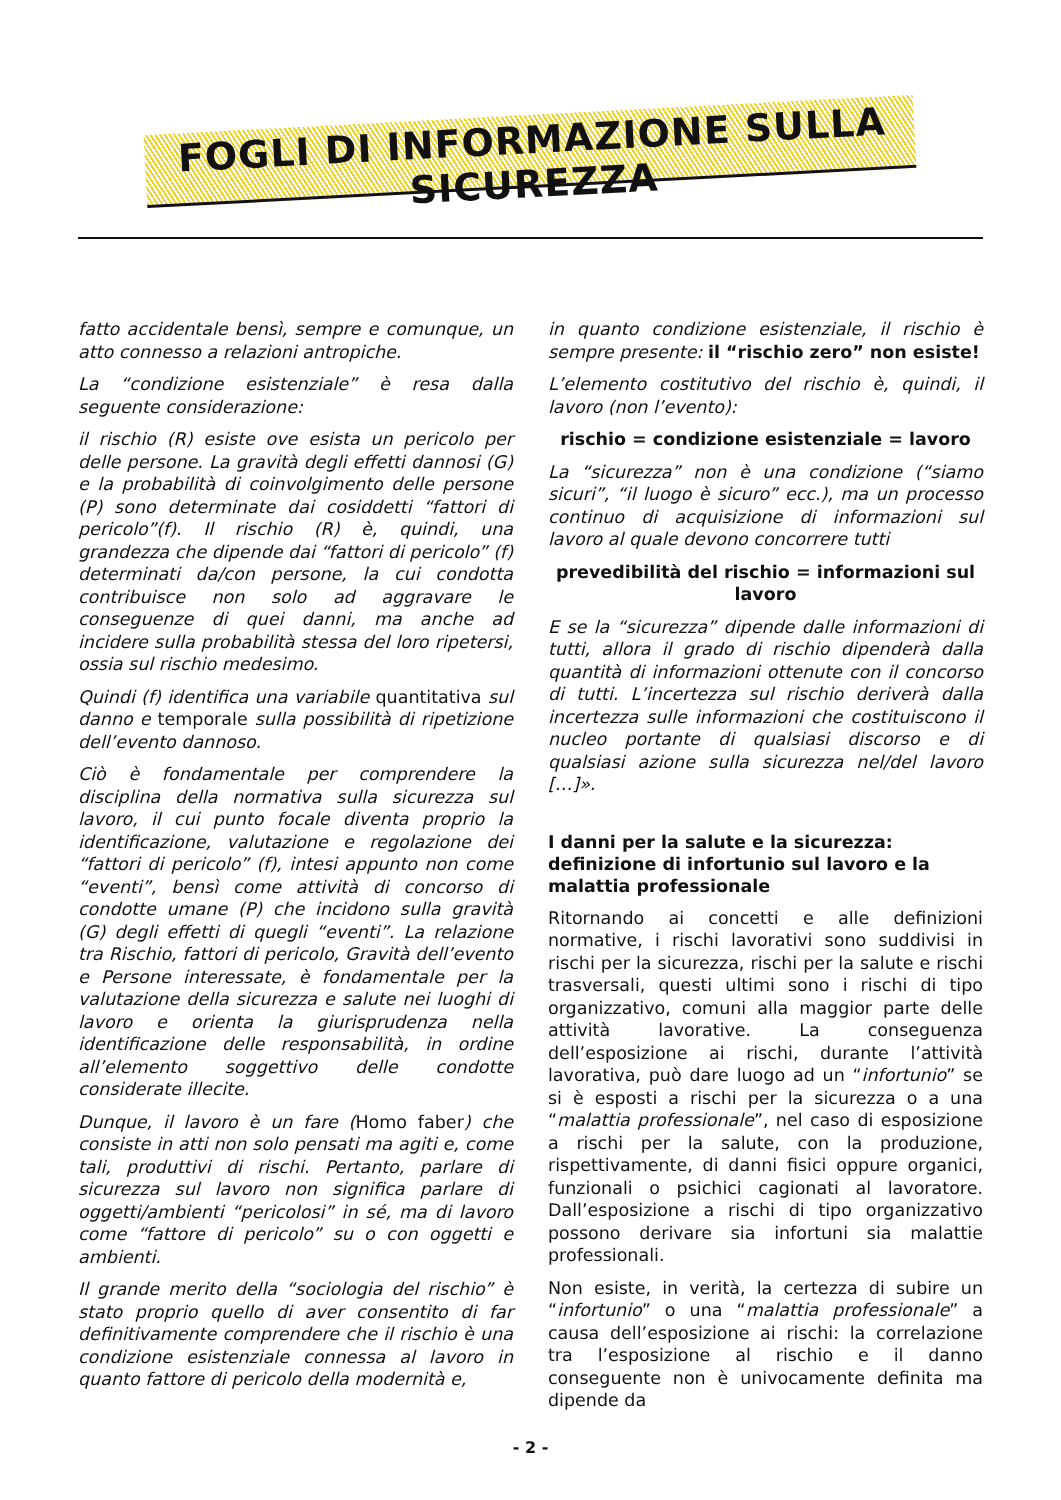FOGLI DI INFORMAZIONE SULLA SICUREZZA
fatto accidentale bensì, sempre e comunque, un atto connesso a relazioni antropiche.
La “condizione esistenziale” è resa dalla seguente considerazione:
il rischio (R) esiste ove esista un pericolo per delle persone. La gravità degli effetti dannosi (G) e la probabilità di coinvolgimento delle persone (P) sono determinate dai cosiddetti “fattori di pericolo”(f). Il rischio (R) è, quindi, una grandezza che dipende dai “fattori di pericolo” (f) determinati da/con persone, la cui condotta contribuisce non solo ad aggravare le conseguenze di quei danni, ma anche ad incidere sulla probabilità stessa del loro ripetersi, ossia sul rischio medesimo.
Quindi (f) identifica una variabile quantitativa sul danno e temporale sulla possibilità di ripetizione dell’evento dannoso.
Ciò è fondamentale per comprendere la disciplina della normativa sulla sicurezza sul lavoro, il cui punto focale diventa proprio la identificazione, valutazione e regolazione dei “fattori di pericolo” (f), intesi appunto non come “eventi”, bensì come attività di concorso di condotte umane (P) che incidono sulla gravità (G) degli effetti di quegli “eventi”. La relazione tra Rischio, fattori di pericolo, Gravità dell’evento e Persone interessate, è fondamentale per la valutazione della sicurezza e salute nei luoghi di lavoro e orienta la giurisprudenza nella identificazione delle responsabilità, in ordine all’elemento soggettivo delle condotte considerate illecite.
Dunque, il lavoro è un fare (Homo faber) che consiste in atti non solo pensati ma agiti e, come tali, produttivi di rischi. Pertanto, parlare di sicurezza sul lavoro non significa parlare di oggetti/ambienti “pericolosi” in sé, ma di lavoro come “fattore di pericolo” su o con oggetti e ambienti.
Il grande merito della “sociologia del rischio” è stato proprio quello di aver consentito di far definitivamente comprendere che il rischio è una condizione esistenziale connessa al lavoro in quanto fattore di pericolo della modernità e,
in quanto condizione esistenziale, il rischio è sempre presente: il “rischio zero” non esiste!
L’elemento costitutivo del rischio è, quindi, il lavoro (non l’evento):
rischio = condizione esistenziale = lavoro
La “sicurezza” non è una condizione (“siamo sicuri”, “il luogo è sicuro” ecc.), ma un processo continuo di acquisizione di informazioni sul lavoro al quale devono concorrere tutti
prevedibilità del rischio = informazioni sul lavoro
E se la “sicurezza” dipende dalle informazioni di tutti, allora il grado di rischio dipenderà dalla quantità di informazioni ottenute con il concorso di tutti. L’incertezza sul rischio deriverà dalla incertezza sulle informazioni che costituiscono il nucleo portante di qualsiasi discorso e di qualsiasi azione sulla sicurezza nel/del lavoro […]».
I danni per la salute e la sicurezza: definizione di infortunio sul lavoro e la malattia professionale
Ritornando ai concetti e alle definizioni normative, i rischi lavorativi sono suddivisi in rischi per la sicurezza, rischi per la salute e rischi trasversali, questi ultimi sono i rischi di tipo organizzativo, comuni alla maggior parte delle attività lavorative. La conseguenza dell’esposizione ai rischi, durante l’attività lavorativa, può dare luogo ad un “infortunio” se si è esposti a rischi per la sicurezza o a una “malattia professionale”, nel caso di esposizione a rischi per la salute, con la produzione, rispettivamente, di danni fisici oppure organici, funzionali o psichici cagionati al lavoratore. Dall’esposizione a rischi di tipo organizzativo possono derivare sia infortuni sia malattie professionali.
Non esiste, in verità, la certezza di subire un “infortunio” o una “malattia professionale” a causa dell’esposizione ai rischi: la correlazione tra l’esposizione al rischio e il danno conseguente non è univocamente definita ma dipende da
- 2 -